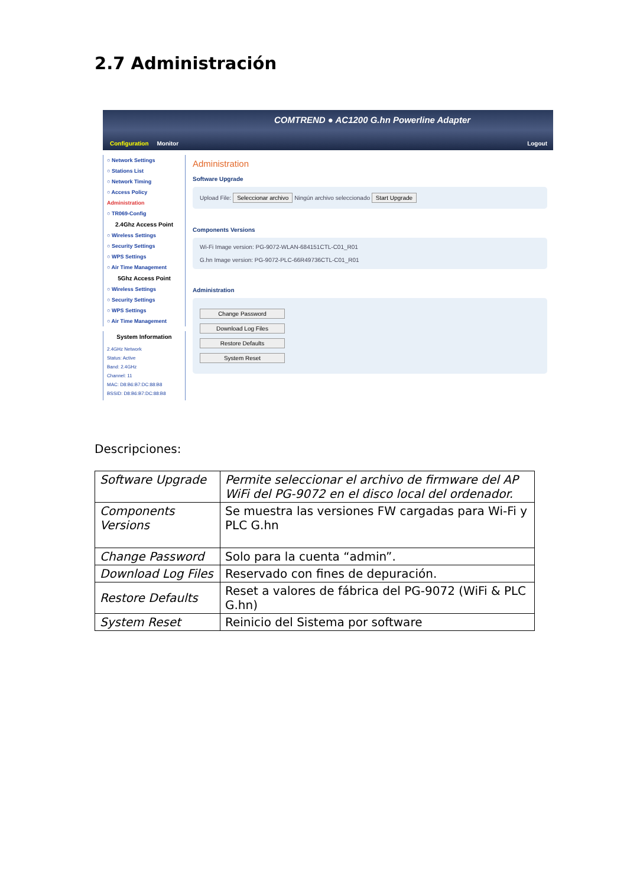2.7 Administración
COMTREND ● AC1200 G.hn Powerline Adapter
Configuration Monitor Logout
○ Network Settings
○ Stations List
○ Network Timing
○ Access Policy
Administration
○ TR069-Config
2.4Ghz Access Point
○ Wireless Settings
○ Security Settings
○ WPS Settings
○ Air Time Management
5Ghz Access Point
○ Wireless Settings
○ Security Settings
○ WPS Settings
○ Air Time Management
System Information
2.4GHz Network
Status: Active
Band: 2.4GHz
Channel: 11
MAC: D8:B6:B7:DC:88:B8
BSSID: D8:B6:B7:DC:88:B8
Administration
Software Upgrade
Upload File: Seleccionar archivo Ningún archivo seleccionado Start Upgrade
Components Versions
Wi-Fi Image version: PG-9072-WLAN-684151CTL-C01_R01
G.hn Image version: PG-9072-PLC-66R49736CTL-C01_R01
Administration
Change Password
Download Log Files
Restore Defaults
System Reset
Descripciones:
| Software Upgrade | Permite seleccionar el archivo de firmware del AP WiFi del PG-9072 en el disco local del ordenador. |
| Components Versions | Se muestra las versiones FW cargadas para Wi-Fi y PLC G.hn |
| Change Password | Solo para la cuenta “admin”. |
| Download Log Files | Reservado con fines de depuración. |
| Restore Defaults | Reset a valores de fábrica del PG-9072 (WiFi & PLC G.hn) |
| System Reset | Reinicio del Sistema por software |